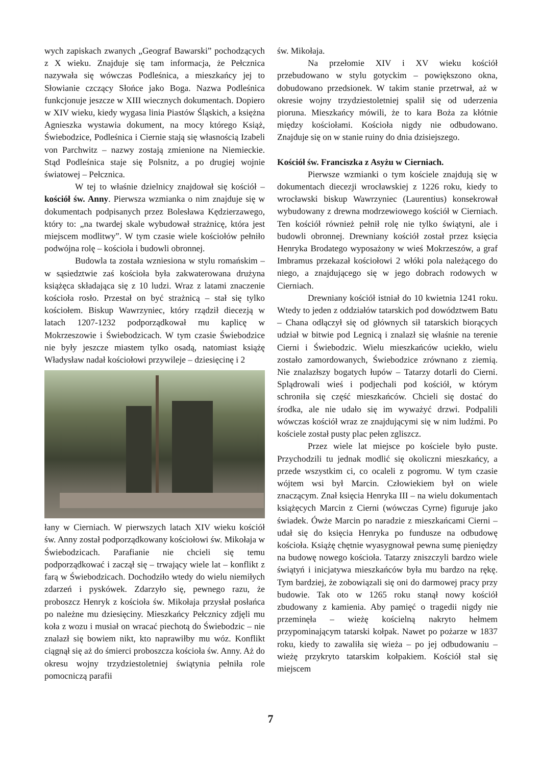wych zapiskach zwanych „Geograf Bawarski” pochodzących z X wieku. Znajduje się tam informacja, że Pełcznica nazywała się wówczas Podleśnica, a mieszkańcy jej to Słowianie czczący Słońce jako Boga. Nazwa Podleśnica funkcjonuje jeszcze w XIII wiecznych dokumentach. Dopiero w XIV wieku, kiedy wygasa linia Piastów Śląskich, a księżna Agnieszka wystawia dokument, na mocy którego Książ, Świebodzice, Podleśnica i Ciernie stają się własnością Izabeli von Parchwitz – nazwy zostają zmienione na Niemieckie. Stąd Podleśnica staje się Polsnitz, a po drugiej wojnie światowej – Pełcznica.
W tej to właśnie dzielnicy znajdował się kościół – kościół św. Anny. Pierwsza wzmianka o nim znajduje się w dokumentach podpisanych przez Bolesława Kędzierzawego, który to: „na twardej skale wybudował strażnicę, która jest miejscem modlitwy”. W tym czasie wiele kościołów pełniło podwójna rolę – kościoła i budowli obronnej.
Budowla ta została wzniesiona w stylu romańskim – w sąsiedztwie zaś kościoła była zakwaterowana drużyna książęca składająca się z 10 ludzi. Wraz z latami znaczenie kościoła rosło. Przestał on być strażnicą – stał się tylko kościołem. Biskup Wawrzyniec, który rządził diecezją w latach 1207-1232 podporządkował mu kaplicę w Mokrzeszowie i Świebodzicach. W tym czasie Świebodzice nie były jeszcze miastem tylko osadą, natomiast książę Władysław nadał kościołowi przywileje – dziesięcinę i 2
łany w Cierniach. W pierwszych latach XIV wieku kościół św. Anny został podporządkowany kościołowi św. Mikołaja w Świebodzicach. Parafianie nie chcieli się temu podporządkować i zaczął się – trwający wiele lat – konflikt z farą w Świebodzicach. Dochodziło wtedy do wielu niemiłych zdarzeń i pyskówek. Zdarzyło się, pewnego razu, że proboszcz Henryk z kościoła św. Mikołaja przysłał posłańca po należne mu dziesięciny. Mieszkańcy Pełcznicy zdjęli mu koła z wozu i musiał on wracać piechotą do Świebodzic – nie znalazł się bowiem nikt, kto naprawiłby mu wóz. Konflikt ciągnął się aż do śmierci proboszcza kościoła św. Anny. Aż do okresu wojny trzydziestoletniej świątynia pełniła role pomocniczą parafii
św. Mikołaja.
Na przełomie XIV i XV wieku kościół przebudowano w stylu gotyckim – powiększono okna, dobudowano przedsionek. W takim stanie przetrwał, aż w okresie wojny trzydziestoletniej spalił się od uderzenia pioruna. Mieszkańcy mówili, że to kara Boża za kłótnie między kościołami. Kościoła nigdy nie odbudowano. Znajduje się on w stanie ruiny do dnia dzisiejszego.
Kościół św. Franciszka z Asyżu w Cierniach.
Pierwsze wzmianki o tym kościele znajdują się w dokumentach diecezji wrocławskiej z 1226 roku, kiedy to wrocławski biskup Wawrzyniec (Laurentius) konsekrował wybudowany z drewna modrzewiowego kościół w Cierniach. Ten kościół również pełnił rolę nie tylko świątyni, ale i budowli obronnej. Drewniany kościół został przez księcia Henryka Brodatego wyposażony w wieś Mokrzeszów, a graf Imbramus przekazał kościołowi 2 włóki pola należącego do niego, a znajdującego się w jego dobrach rodowych w Cierniach.
Drewniany kościół istniał do 10 kwietnia 1241 roku. Wtedy to jeden z oddziałów tatarskich pod dowództwem Batu – Chana odłączył się od głównych sił tatarskich biorących udział w bitwie pod Legnicą i znalazł się właśnie na terenie Cierni i Świebodzic. Wielu mieszkańców uciekło, wielu zostało zamordowanych, Świebodzice zrównano z ziemią. Nie znalazłszy bogatych łupów – Tatarzy dotarli do Cierni. Splądrowali wieś i podjechali pod kościół, w którym schroniła się część mieszkańców. Chcieli się dostać do środka, ale nie udało się im wyważyć drzwi. Podpalili wówczas kościół wraz ze znajdującymi się w nim ludźmi. Po kościele został pusty plac pełen zgliszcz.
Przez wiele lat miejsce po kościele było puste. Przychodzili tu jednak modlić się okoliczni mieszkańcy, a przede wszystkim ci, co ocaleli z pogromu. W tym czasie wójtem wsi był Marcin. Człowiekiem był on wiele znaczącym. Znał księcia Henryka III – na wielu dokumentach książęcych Marcin z Cierni (wówczas Cyrne) figuruje jako świadek. Ówże Marcin po naradzie z mieszkańcami Cierni – udał się do księcia Henryka po fundusze na odbudowę kościoła. Książę chętnie wyasygnował pewna sumę pieniędzy na budowę nowego kościoła. Tatarzy zniszczyli bardzo wiele świątyń i inicjatywa mieszkańców była mu bardzo na rękę. Tym bardziej, że zobowiązali się oni do darmowej pracy przy budowie. Tak oto w 1265 roku stanął nowy kościół zbudowany z kamienia. Aby pamięć o tragedii nigdy nie przeminęła – wieżę kościelną nakryto hełmem przypominającym tatarski kołpak. Nawet po pożarze w 1837 roku, kiedy to zawaliła się wieża – po jej odbudowaniu – wieżę przykryto tatarskim kołpakiem. Kościół stał się miejscem
7